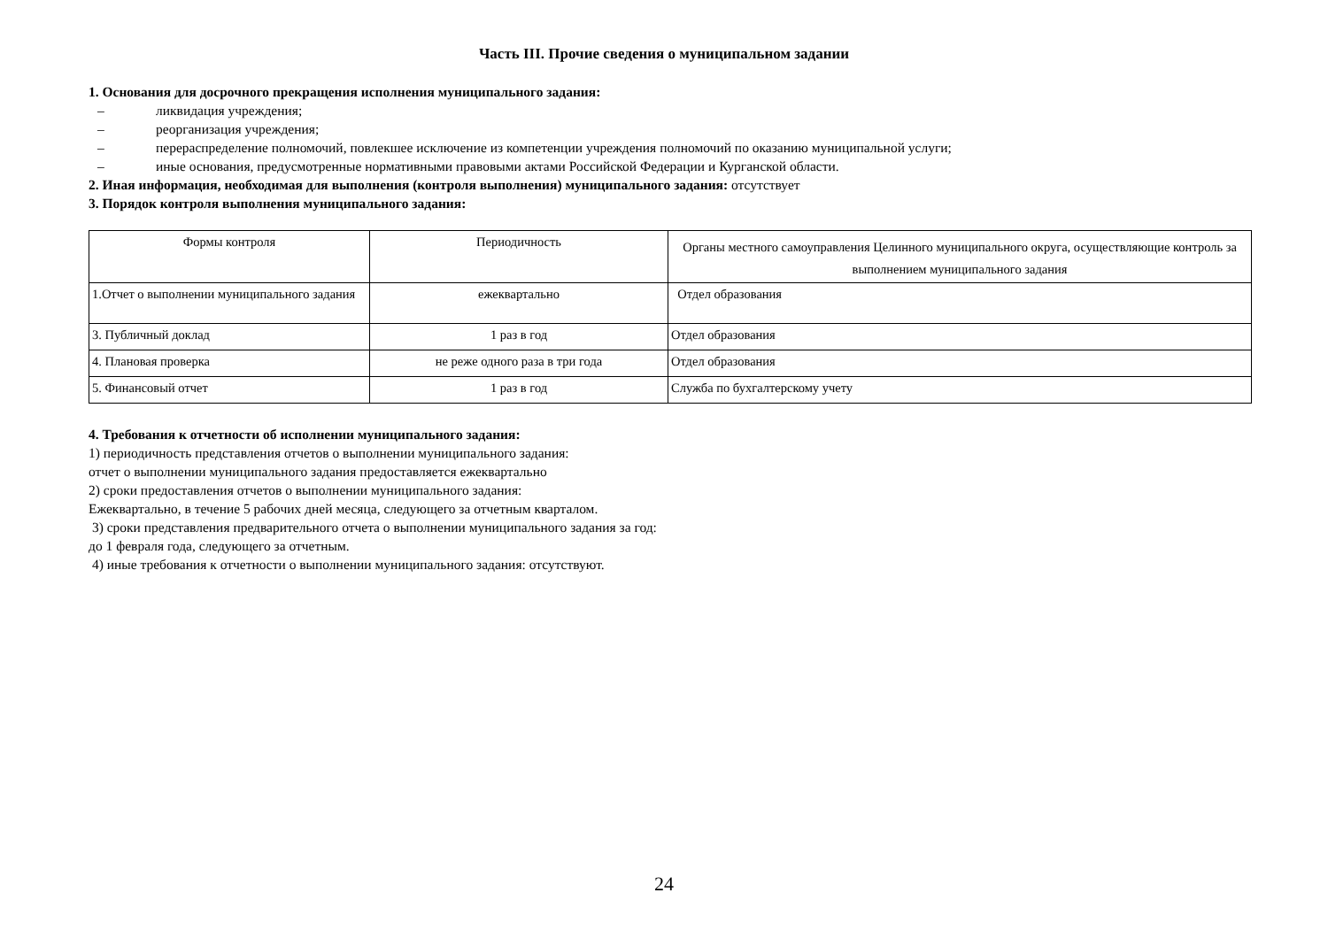Часть III. Прочие сведения о муниципальном задании
1. Основания для досрочного прекращения исполнения муниципального задания:
– ликвидация учреждения;
– реорганизация учреждения;
– перераспределение полномочий, повлекшее исключение из компетенции учреждения полномочий по оказанию муниципальной услуги;
– иные основания, предусмотренные нормативными правовыми актами Российской Федерации и Курганской области.
2. Иная информация, необходимая для выполнения (контроля выполнения) муниципального задания: отсутствует
3. Порядок контроля выполнения муниципального задания:
| Формы контроля | Периодичность | Органы местного самоуправления Целинного муниципального округа, осуществляющие контроль за выполнением муниципального задания |
| 1.Отчет о выполнении муниципального задания | ежеквартально | Отдел образования |
| 3. Публичный доклад | 1 раз в год | Отдел образования |
| 4. Плановая проверка | не реже одного раза в три года | Отдел образования |
| 5. Финансовый отчет | 1 раз в год | Служба по бухгалтерскому учету |
4. Требования к отчетности об исполнении муниципального задания:
1) периодичность представления отчетов о выполнении муниципального задания:
отчет о выполнении муниципального задания предоставляется ежеквартально
2) сроки предоставления отчетов о выполнении муниципального задания:
Ежеквартально, в течение 5 рабочих дней месяца, следующего за отчетным кварталом.
3) сроки представления предварительного отчета о выполнении муниципального задания за год:
до 1 февраля года, следующего за отчетным.
4) иные требования к отчетности о выполнении муниципального задания: отсутствуют.
24